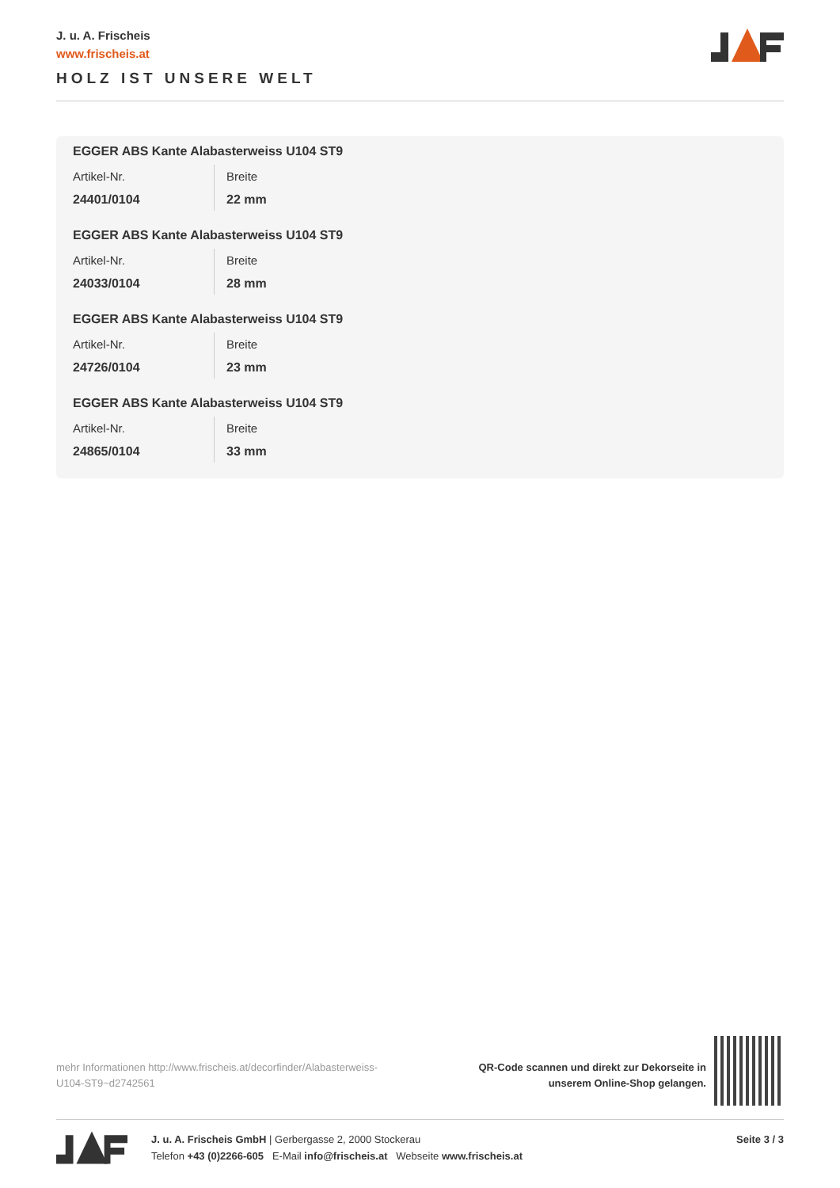J. u. A. Frischeis
www.frischeis.at
HOLZ IST UNSERE WELT
EGGER ABS Kante Alabasterweiss U104 ST9
Artikel-Nr.
24401/0104
Breite
22 mm
EGGER ABS Kante Alabasterweiss U104 ST9
Artikel-Nr.
24033/0104
Breite
28 mm
EGGER ABS Kante Alabasterweiss U104 ST9
Artikel-Nr.
24726/0104
Breite
23 mm
EGGER ABS Kante Alabasterweiss U104 ST9
Artikel-Nr.
24865/0104
Breite
33 mm
mehr Informationen http://www.frischeis.at/decorfinder/Alabasterweiss-U104-ST9~d2742561
QR-Code scannen und direkt zur Dekorseite in
unserem Online-Shop gelangen.
J. u. A. Frischeis GmbH | Gerbergasse 2, 2000 Stockerau
Telefon +43 (0)2266-605 E-Mail info@frischeis.at Webseite www.frischeis.at
Seite 3 / 3